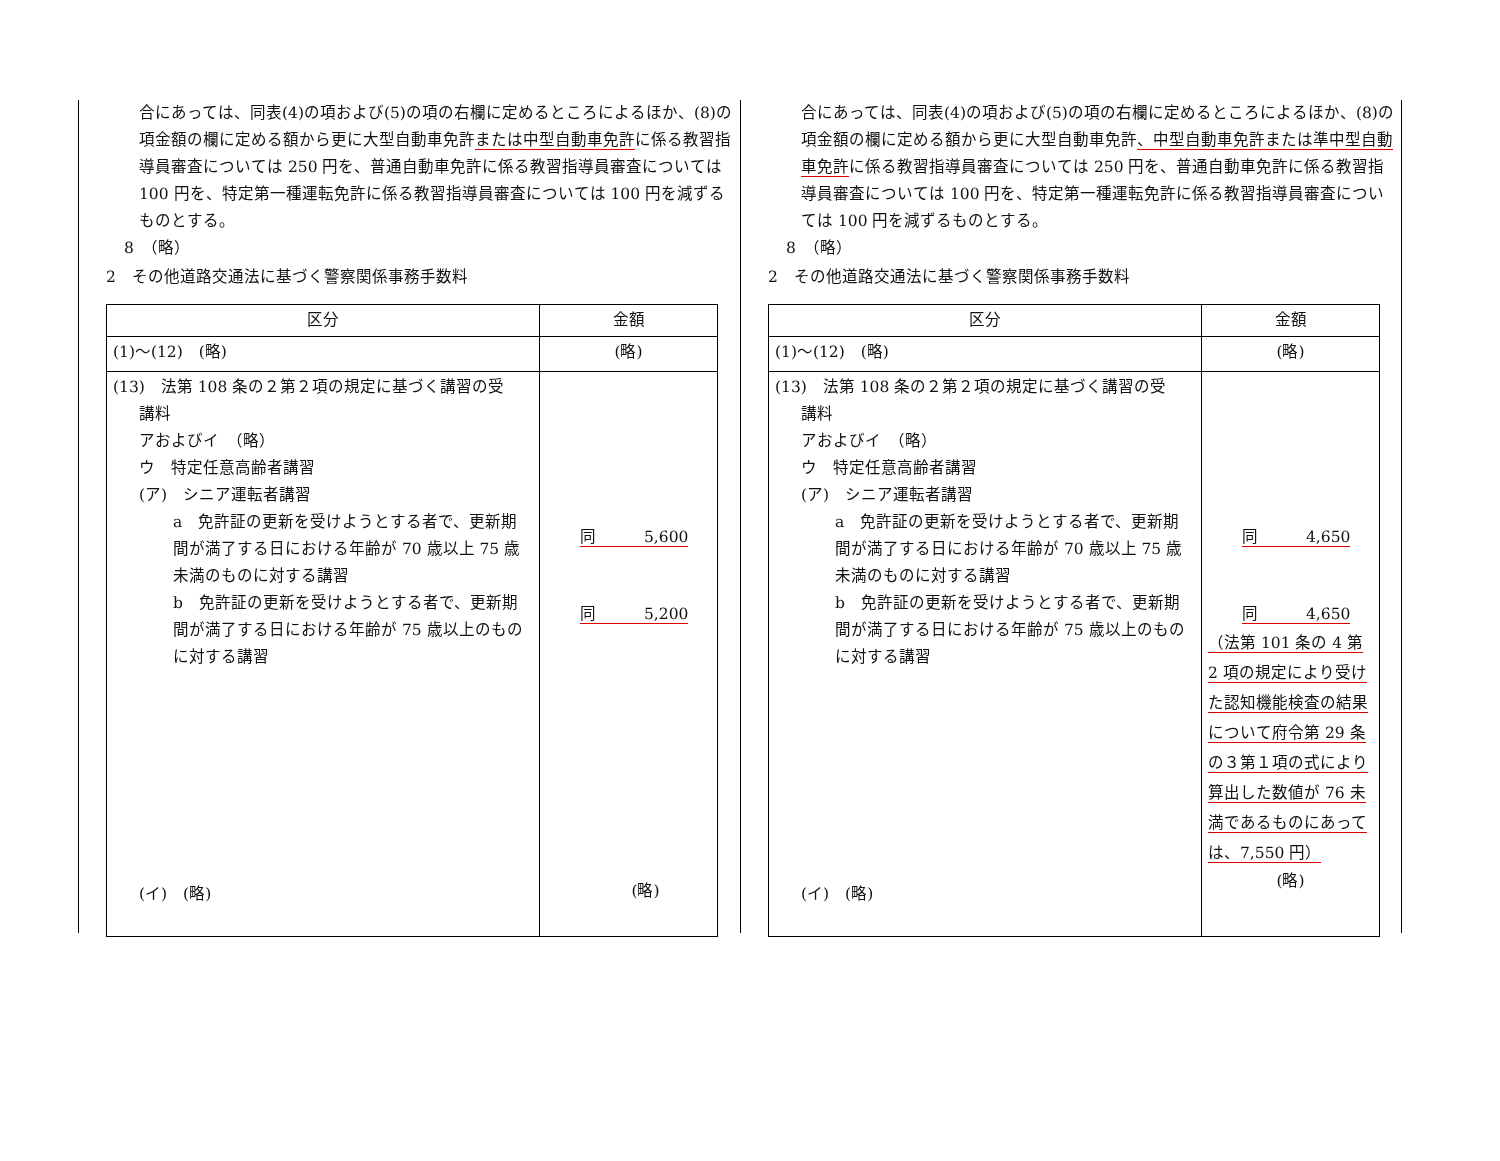合にあっては、同表(4)の項および(5)の項の右欄に定めるところによるほか、(8)の項金額の欄に定める額から更に大型自動車免許または中型自動車免許に係る教習指導員審査については 250 円を、普通自動車免許に係る教習指導員審査については 100 円を、特定第一種運転免許に係る教習指導員審査については 100 円を減ずるものとする。
8　（略）
2　その他道路交通法に基づく警察関係事務手数料
| 区分 | 金額 |
| --- | --- |
| (1)～(12) (略) | (略) |
| (13) 法第 108 条の２第２項の規定に基づく講習の受 講料 アおよびイ （略） ウ 特定任意高齢者講習 (ア) シニア運転者講習 a 免許証の更新を受けようとする者で、更新期間が満了する日における年齢が 70 歳以上 75 歳未満のものに対する講習 b 免許証の更新を受けようとする者で、更新期間が満了する日における年齢が 75 歳以上のものに対する講習 (イ) (略) | 同 5,600 同 5,200 (略) |
合にあっては、同表(4)の項および(5)の項の右欄に定めるところによるほか、(8)の項金額の欄に定める額から更に大型自動車免許、中型自動車免許または準中型自動車免許に係る教習指導員審査については 250 円を、普通自動車免許に係る教習指導員審査については 100 円を、特定第一種運転免許に係る教習指導員審査については 100 円を減ずるものとする。
8　（略）
2　その他道路交通法に基づく警察関係事務手数料
| 区分 | 金額 |
| --- | --- |
| (1)～(12) (略) | (略) |
| (13) 法第 108 条の２第２項の規定に基づく講習の受 講料 アおよびイ （略） ウ 特定任意高齢者講習 (ア) シニア運転者講習 a 免許証の更新を受けようとする者で、更新期間が満了する日における年齢が 70 歳以上 75 歳未満のものに対する講習 b 免許証の更新を受けようとする者で、更新期間が満了する日における年齢が 75 歳以上のものに対する講習 (イ) (略) | 同 4,650 同 4,650 （法第 101 条の 4 第 2 項の規定により受けた認知機能検査の結果について府令第 29 条の３第１項の式により算出した数値が 76 未満であるものにあっては、7,550 円） (略) |